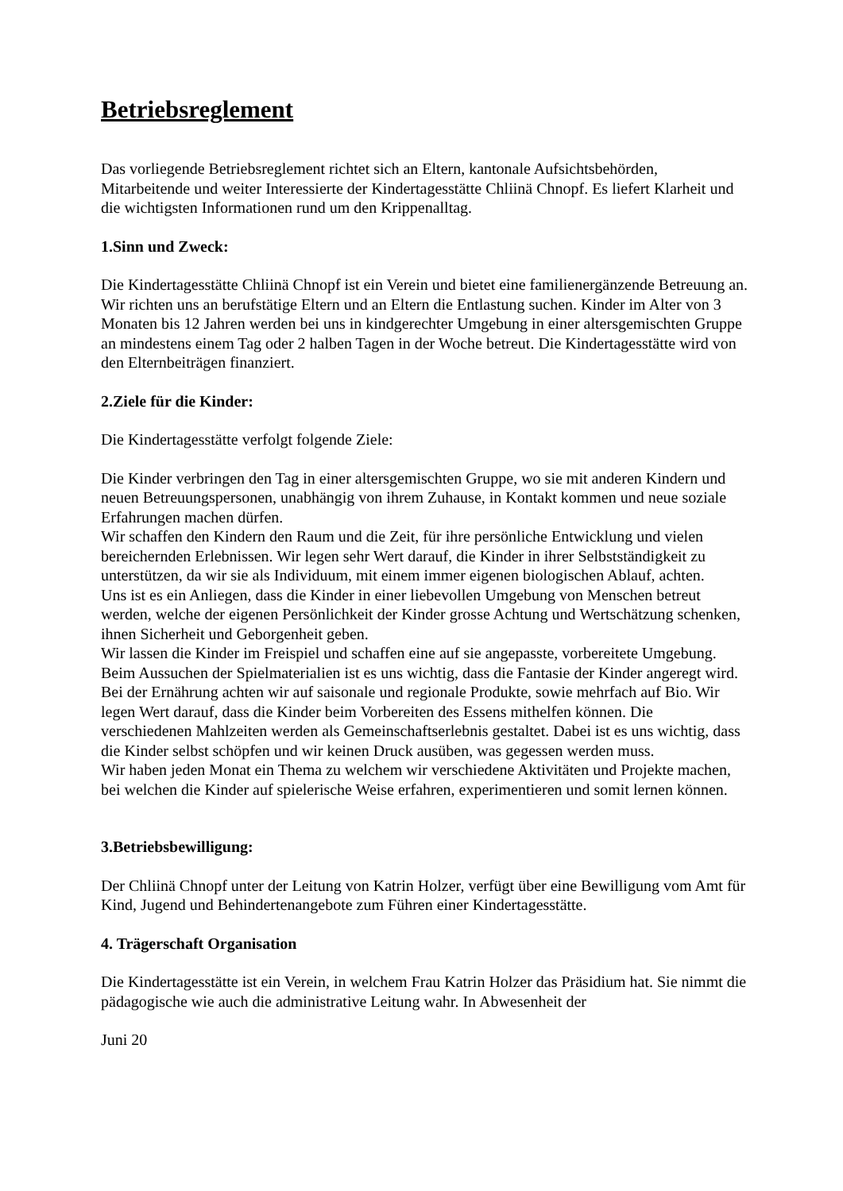Betriebsreglement
Das vorliegende Betriebsreglement richtet sich an Eltern, kantonale Aufsichtsbehörden, Mitarbeitende und weiter Interessierte der Kindertagesstätte Chliinä Chnopf. Es liefert Klarheit und die wichtigsten Informationen rund um den Krippenalltag.
1.Sinn und Zweck:
Die Kindertagesstätte Chliinä Chnopf ist ein Verein und bietet eine familienergänzende Betreuung an. Wir richten uns an berufstätige Eltern und an Eltern die Entlastung suchen. Kinder im Alter von 3 Monaten bis 12 Jahren werden bei uns in kindgerechter Umgebung in einer altersgemischten Gruppe an mindestens einem Tag oder 2 halben Tagen in der Woche betreut. Die Kindertagesstätte wird von den Elternbeiträgen finanziert.
2.Ziele für die Kinder:
Die Kindertagesstätte verfolgt folgende Ziele:
Die Kinder verbringen den Tag in einer altersgemischten Gruppe, wo sie mit anderen Kindern und neuen Betreuungspersonen, unabhängig von ihrem Zuhause, in Kontakt kommen und neue soziale Erfahrungen machen dürfen.
Wir schaffen den Kindern den Raum und die Zeit, für ihre persönliche Entwicklung und vielen bereichernden Erlebnissen. Wir legen sehr Wert darauf, die Kinder in ihrer Selbstständigkeit zu unterstützen, da wir sie als Individuum, mit einem immer eigenen biologischen Ablauf, achten.
Uns ist es ein Anliegen, dass die Kinder in einer liebevollen Umgebung von Menschen betreut werden, welche der eigenen Persönlichkeit der Kinder grosse Achtung und Wertschätzung schenken, ihnen Sicherheit und Geborgenheit geben.
Wir lassen die Kinder im Freispiel und schaffen eine auf sie angepasste, vorbereitete Umgebung. Beim Aussuchen der Spielmaterialien ist es uns wichtig, dass die Fantasie der Kinder angeregt wird.
Bei der Ernährung achten wir auf saisonale und regionale Produkte, sowie mehrfach auf Bio. Wir legen Wert darauf, dass die Kinder beim Vorbereiten des Essens mithelfen können. Die verschiedenen Mahlzeiten werden als Gemeinschaftserlebnis gestaltet. Dabei ist es uns wichtig, dass die Kinder selbst schöpfen und wir keinen Druck ausüben, was gegessen werden muss.
Wir haben jeden Monat ein Thema zu welchem wir verschiedene Aktivitäten und Projekte machen, bei welchen die Kinder auf spielerische Weise erfahren, experimentieren und somit lernen können.
3.Betriebsbewilligung:
Der Chliinä Chnopf unter der Leitung von Katrin Holzer, verfügt über eine Bewilligung vom Amt für Kind, Jugend und Behindertenangebote zum Führen einer Kindertagesstätte.
4. Trägerschaft Organisation
Die Kindertagesstätte ist ein Verein, in welchem Frau Katrin Holzer das Präsidium hat. Sie nimmt die pädagogische wie auch die administrative Leitung wahr. In Abwesenheit der
Juni 20